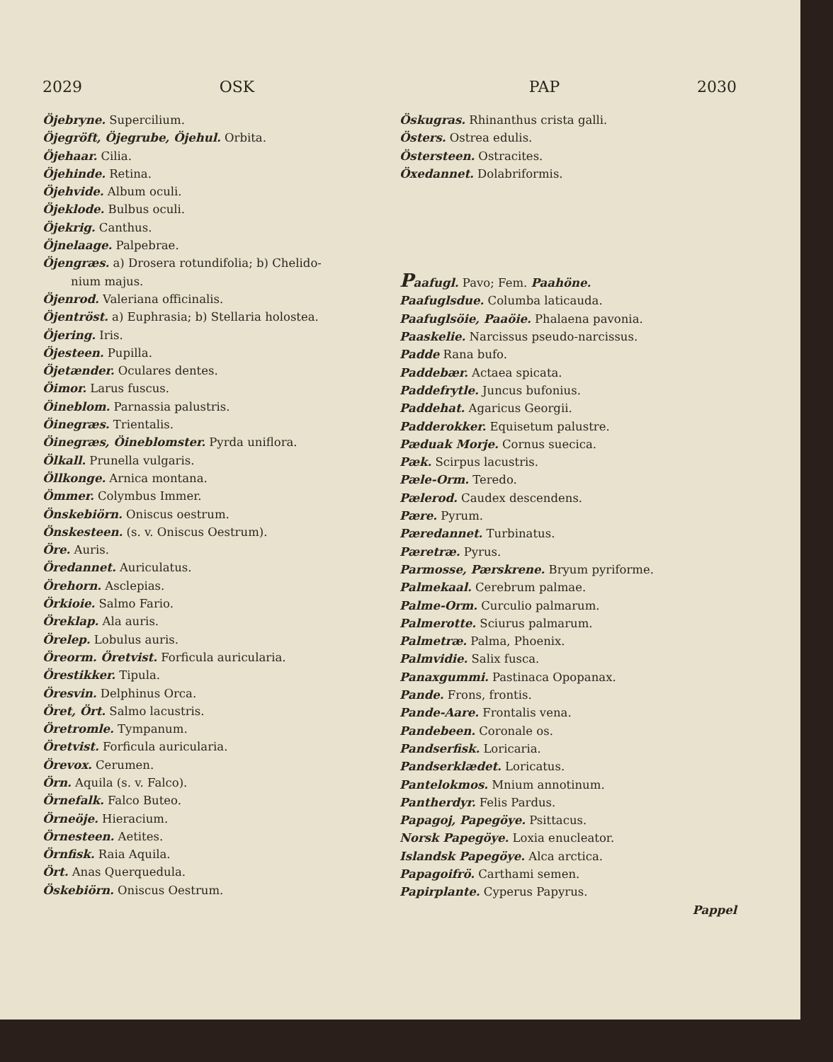2029 OSK PAP 2030
Öjebryne. Supercilium.
Öjegröft, Öjegrube, Öjehul. Orbita.
Öjehaar. Cilia.
Öjehinde. Retina.
Öjehvide. Album oculi.
Öjeklode. Bulbus oculi.
Öjekrig. Canthus.
Öjnelaage. Palpebrae.
Öjengræs. a) Drosera rotundifolia; b) Chelido-
nium majus.
Öjenrod. Valeriana officinalis.
Öjentröst. a) Euphrasia; b) Stellaria holostea.
Öjering. Iris.
Öjesteen. Pupilla.
Öjetænder. Oculares dentes.
Öimor. Larus fuscus.
Öineblom. Parnassia palustris.
Öinegræs. Trientalis.
Öinegræs, Öineblomster. Pyrda uniflora.
Ölkall. Prunella vulgaris.
Öllkonge. Arnica montana.
Ömmer. Colymbus Immer.
Önskebiörn. Oniscus oestrum.
Önskesteen. (s. v. Oniscus Oestrum).
Öre. Auris.
Öredannet. Auriculatus.
Örehorn. Asclepias.
Örkioie. Salmo Fario.
Öreklap. Ala auris.
Örelep. Lobulus auris.
Öreorm. Öretvist. Forficula auricularia.
Örestikker. Tipula.
Öresvin. Delphinus Orca.
Öret, Ört. Salmo lacustris.
Öretromle. Tympanum.
Öretvist. Forficula auricularia.
Örevox. Cerumen.
Örn. Aquila (s. v. Falco).
Örnefalk. Falco Buteo.
Örneöje. Hieracium.
Örnesteen. Aetites.
Örnfisk. Raia Aquila.
Ört. Anas Querquedula.
Öskebiörn. Oniscus Oestrum.
Öskugras. Rhinanthus crista galli.
Östers. Ostrea edulis.
Östersteen. Ostracites.
Öxedannet. Dolabriformis.
Paafugl. Pavo; Fem. Paahöne.
Paafuglsdue. Columba laticauda.
Paafuglsöie, Paaöie. Phalaena pavonia.
Paaskelie. Narcissus pseudo-narcissus.
Padde Rana bufo.
Paddebær. Actaea spicata.
Paddefrytle. Juncus bufonius.
Paddehat. Agaricus Georgii.
Padderokker. Equisetum palustre.
Pæduak Morje. Cornus suecica.
Pæk. Scirpus lacustris.
Pæle-Orm. Teredo.
Pælerod. Caudex descendens.
Pære. Pyrum.
Pæredannet. Turbinatus.
Pæretræ. Pyrus.
Parmosse, Pærskrene. Bryum pyriforme.
Palmekaal. Cerebrum palmae.
Palme-Orm. Curculio palmarum.
Palmerotte. Sciurus palmarum.
Palmetræ. Palma, Phoenix.
Palmvidie. Salix fusca.
Panaxgummi. Pastinaca Opopanax.
Pande. Frons, frontis.
Pande-Aare. Frontalis vena.
Pandebeen. Coronale os.
Pandserfisk. Loricaria.
Pandserklædet. Loricatus.
Pantelokmos. Mnium annotinum.
Pantherdyr. Felis Pardus.
Papagoj, Papegöye. Psittacus.
Norsk Papegöye. Loxia enucleator.
Islandsk Papegöye. Alca arctica.
Papagoifrö. Carthami semen.
Papirplante. Cyperus Papyrus.
Pappel